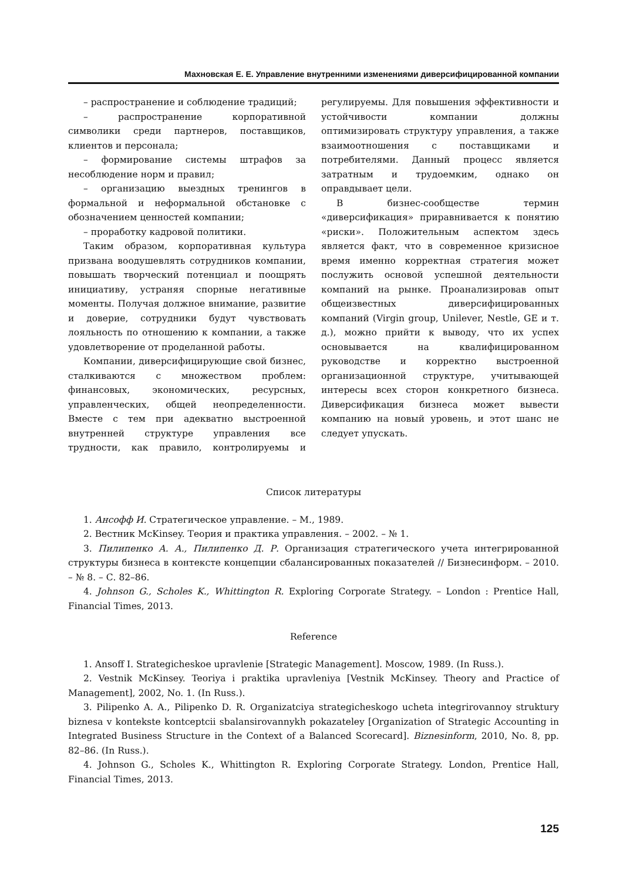Махновская Е. Е. Управление внутренними изменениями диверсифицированной компании
– распространение и соблюдение традиций;
– распространение корпоративной символики среди партнеров, поставщиков, клиентов и персонала;
– формирование системы штрафов за несоблюдение норм и правил;
– организацию выездных тренингов в формальной и неформальной обстановке с обозначением ценностей компании;
– проработку кадровой политики.
Таким образом, корпоративная культура призвана воодушевлять сотрудников компании, повышать творческий потенциал и поощрять инициативу, устраняя спорные негативные моменты. Получая должное внимание, развитие и доверие, сотрудники будут чувствовать лояльность по отношению к компании, а также удовлетворение от проделанной работы.
Компании, диверсифицирующие свой бизнес, сталкиваются с множеством проблем: финансовых, экономических, ресурсных, управленческих, общей неопределенности. Вместе с тем при адекватно выстроенной внутренней структуре управления все трудности, как правило, контролируемы и регулируемы. Для повышения эффективности и устойчивости компании должны оптимизировать структуру управления, а также взаимоотношения с поставщиками и потребителями. Данный процесс является затратным и трудоемким, однако он оправдывает цели.
В бизнес-сообществе термин «диверсификация» приравнивается к понятию «риски». Положительным аспектом здесь является факт, что в современное кризисное время именно корректная стратегия может послужить основой успешной деятельности компаний на рынке. Проанализировав опыт общеизвестных диверсифицированных компаний (Virgin group, Unilever, Nestle, GE и т. д.), можно прийти к выводу, что их успех основывается на квалифицированном руководстве и корректно выстроенной организационной структуре, учитывающей интересы всех сторон конкретного бизнеса. Диверсификация бизнеса может вывести компанию на новый уровень, и этот шанс не следует упускать.
Список литературы
1. Ансофф И. Стратегическое управление. – М., 1989.
2. Вестник McKinsey. Теория и практика управления. – 2002. – № 1.
3. Пилипенко А. А., Пилипенко Д. Р. Организация стратегического учета интегрированной структуры бизнеса в контексте концепции сбалансированных показателей // Бизнесинформ. – 2010. – № 8. – С. 82–86.
4. Johnson G., Scholes K., Whittington R. Exploring Corporate Strategy. – London : Prentice Hall, Financial Times, 2013.
Reference
1. Ansoff I. Strategicheskoe upravlenie [Strategic Management]. Moscow, 1989. (In Russ.).
2. Vestnik McKinsey. Teoriya i praktika upravleniya [Vestnik McKinsey. Theory and Practice of Management], 2002, No. 1. (In Russ.).
3. Pilipenko A. A., Pilipenko D. R. Organizatciya strategicheskogo ucheta integrirovannoy struktury biznesa v kontekste kontceptcii sbalansirovannykh pokazateley [Organization of Strategic Accounting in Integrated Business Structure in the Context of a Balanced Scorecard]. Biznesinform, 2010, No. 8, pp. 82–86. (In Russ.).
4. Johnson G., Scholes K., Whittington R. Exploring Corporate Strategy. London, Prentice Hall, Financial Times, 2013.
125